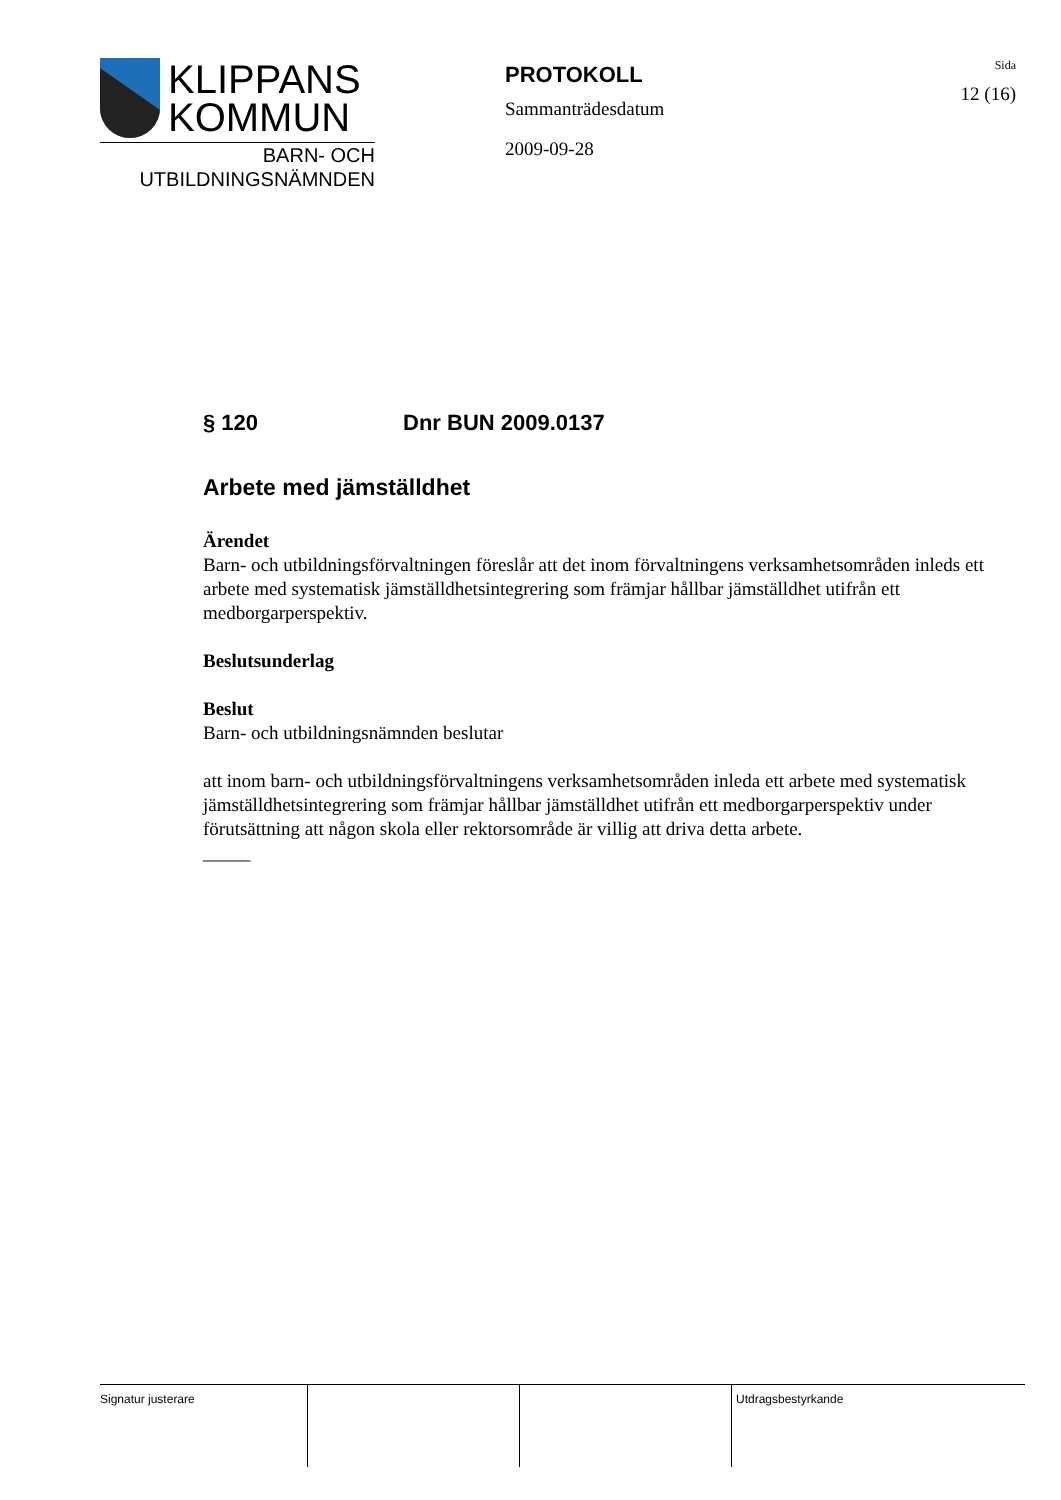KLIPPANS
KOMMUN
BARN- OCH
UTBILDNINGSNÄMNDEN
PROTOKOLL
Sammanträdesdatum
2009-09-28
Sida
12 (16)
§ 120 Dnr BUN 2009.0137
Arbete med jämställdhet
Ärendet
Barn- och utbildningsförvaltningen föreslår att det inom förvaltningens verksamhetsområden inleds ett arbete med systematisk jämställdhetsintegrering som främjar hållbar jämställdhet utifrån ett medborgarperspektiv.
Beslutsunderlag
Beslut
Barn- och utbildningsnämnden beslutar
att inom barn- och utbildningsförvaltningens verksamhetsområden inleda ett arbete med systematisk jämställdhetsintegrering som främjar hållbar jämställdhet utifrån ett medborgarperspektiv under förutsättning att någon skola eller rektorsområde är villig att driva detta arbete.
_____
Signatur justerare Utdragsbestyrkande